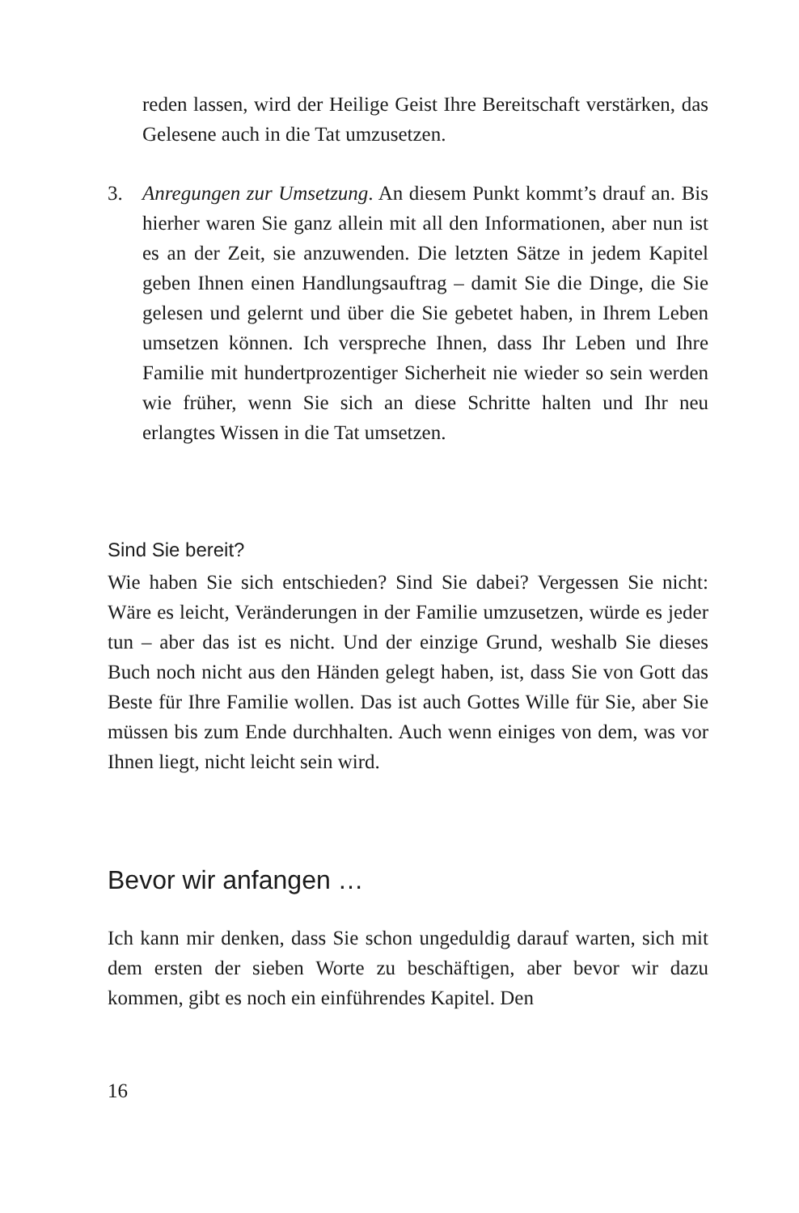reden lassen, wird der Heilige Geist Ihre Bereitschaft verstärken, das Gelesene auch in die Tat umzusetzen.
3. Anregungen zur Umsetzung. An diesem Punkt kommt’s drauf an. Bis hierher waren Sie ganz allein mit all den Informationen, aber nun ist es an der Zeit, sie anzuwenden. Die letzten Sätze in jedem Kapitel geben Ihnen einen Handlungsauftrag – damit Sie die Dinge, die Sie gelesen und gelernt und über die Sie gebetet haben, in Ihrem Leben umsetzen können. Ich verspreche Ihnen, dass Ihr Leben und Ihre Familie mit hundertprozentiger Sicherheit nie wieder so sein werden wie früher, wenn Sie sich an diese Schritte halten und Ihr neu erlangtes Wissen in die Tat umsetzen.
Sind Sie bereit?
Wie haben Sie sich entschieden? Sind Sie dabei? Vergessen Sie nicht: Wäre es leicht, Veränderungen in der Familie umzusetzen, würde es jeder tun – aber das ist es nicht. Und der einzige Grund, weshalb Sie dieses Buch noch nicht aus den Händen gelegt haben, ist, dass Sie von Gott das Beste für Ihre Familie wollen. Das ist auch Gottes Wille für Sie, aber Sie müssen bis zum Ende durchhalten. Auch wenn einiges von dem, was vor Ihnen liegt, nicht leicht sein wird.
Bevor wir anfangen …
Ich kann mir denken, dass Sie schon ungeduldig darauf warten, sich mit dem ersten der sieben Worte zu beschäftigen, aber bevor wir dazu kommen, gibt es noch ein einführendes Kapitel. Den
16